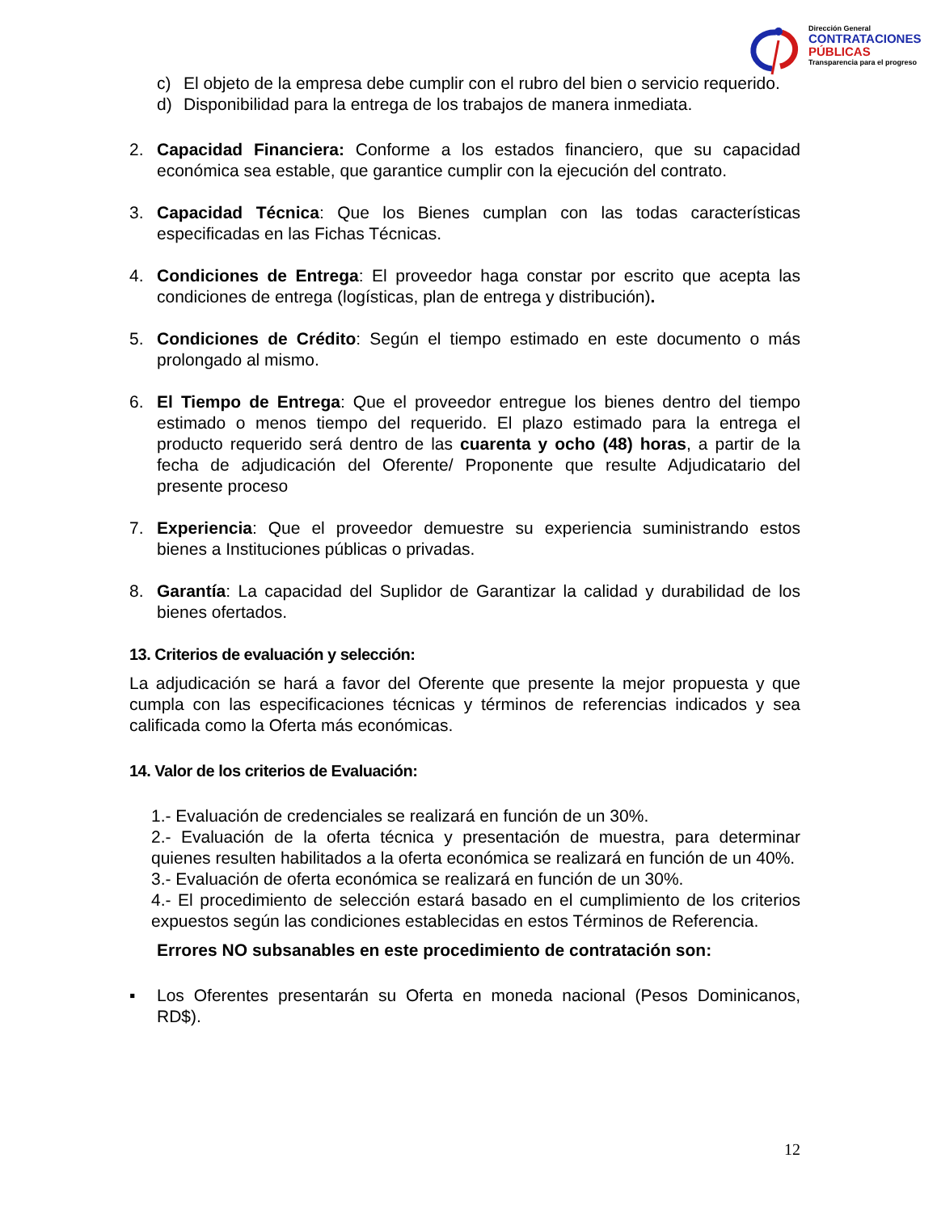Dirección General
CONTRATACIONES
PÚBLICAS
Transparencia para el progreso
c) El objeto de la empresa debe cumplir con el rubro del bien o servicio requerido.
d) Disponibilidad para la entrega de los trabajos de manera inmediata.
2. Capacidad Financiera: Conforme a los estados financiero, que su capacidad económica sea estable, que garantice cumplir con la ejecución del contrato.
3. Capacidad Técnica: Que los Bienes cumplan con las todas características especificadas en las Fichas Técnicas.
4. Condiciones de Entrega: El proveedor haga constar por escrito que acepta las condiciones de entrega (logísticas, plan de entrega y distribución).
5. Condiciones de Crédito: Según el tiempo estimado en este documento o más prolongado al mismo.
6. El Tiempo de Entrega: Que el proveedor entregue los bienes dentro del tiempo estimado o menos tiempo del requerido. El plazo estimado para la entrega el producto requerido será dentro de las cuarenta y ocho (48) horas, a partir de la fecha de adjudicación del Oferente/ Proponente que resulte Adjudicatario del presente proceso
7. Experiencia: Que el proveedor demuestre su experiencia suministrando estos bienes a Instituciones públicas o privadas.
8. Garantía: La capacidad del Suplidor de Garantizar la calidad y durabilidad de los bienes ofertados.
13. Criterios de evaluación y selección:
La adjudicación se hará a favor del Oferente que presente la mejor propuesta y que cumpla con las especificaciones técnicas y términos de referencias indicados y sea calificada como la Oferta más económicas.
14. Valor de los criterios de Evaluación:
1.- Evaluación de credenciales se realizará en función de un 30%.
2.- Evaluación de la oferta técnica y presentación de muestra, para determinar quienes resulten habilitados a la oferta económica se realizará en función de un 40%.
3.- Evaluación de oferta económica se realizará en función de un 30%.
4.- El procedimiento de selección estará basado en el cumplimiento de los criterios expuestos según las condiciones establecidas en estos Términos de Referencia.
Errores NO subsanables en este procedimiento de contratación son:
▪ Los Oferentes presentarán su Oferta en moneda nacional (Pesos Dominicanos, RD$).
12